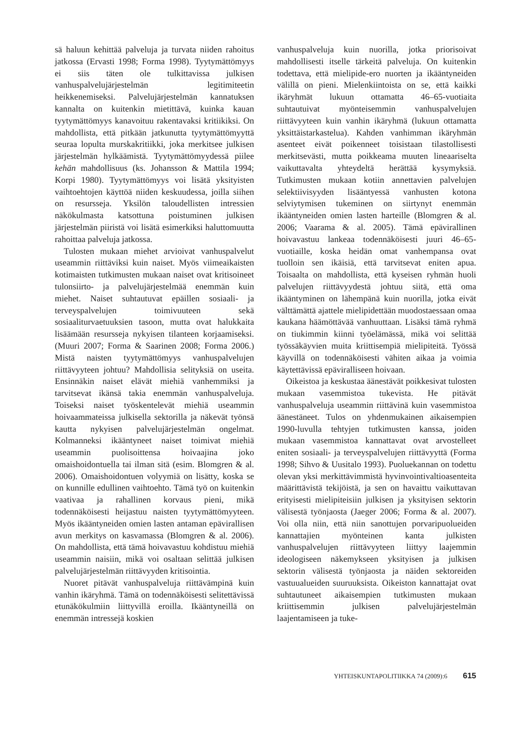sä haluun kehittää palveluja ja turvata niiden rahoitus jatkossa (Ervasti 1998; Forma 1998). Tyytymättömyys ei siis täten ole tulkittavissa julkisen vanhuspalvelujärjestelmän legitimiteetin heikkenemiseksi. Palvelujärjestelmän kannatuksen kannalta on kuitenkin mietittävä, kuinka kauan tyytymättömyys kanavoituu rakentavaksi kritiikiksi. On mahdollista, että pitkään jatkunutta tyytymättömyyttä seuraa lopulta murskakritiikki, joka merkitsee julkisen järjestelmän hylkäämistä. Tyytymättömyydessä piilee kehän mahdollisuus (ks. Johansson & Mattila 1994; Korpi 1980). Tyytymättömyys voi lisätä yksityisten vaihtoehtojen käyttöä niiden keskuudessa, joilla siihen on resursseja. Yksilön taloudellisten intressien näkökulmasta katsottuna poistuminen julkisen järjestelmän piiristä voi lisätä esimerkiksi haluttomuutta rahoittaa palveluja jatkossa.
Tulosten mukaan miehet arvioivat vanhuspalvelut useammin riittäviksi kuin naiset. Myös viimeaikaisten kotimaisten tutkimusten mukaan naiset ovat kritisoineet tulonsiirto- ja palvelujärjestelmää enemmän kuin miehet. Naiset suhtautuvat epäillen sosiaali- ja terveyspalvelujen toimivuuteen sekä sosiaaliturvaetuuksien tasoon, mutta ovat halukkaita lisäämään resursseja nykyisen tilanteen korjaamiseksi. (Muuri 2007; Forma & Saarinen 2008; Forma 2006.) Mistä naisten tyytymättömyys vanhuspalvelujen riittävyyteen johtuu? Mahdollisia selityksiä on useita. Ensinnäkin naiset elävät miehiä vanhemmiksi ja tarvitsevat ikänsä takia enemmän vanhuspalveluja. Toiseksi naiset työskentelevät miehiä useammin hoivaammateissa julkisella sektorilla ja näkevät työnsä kautta nykyisen palvelujärjestelmän ongelmat. Kolmanneksi ikääntyneet naiset toimivat miehiä useammin puolisoittensa hoivaajina joko omaishoidontuella tai ilman sitä (esim. Blomgren & al. 2006). Omaishoidontuen volyymiä on lisätty, koska se on kunnille edullinen vaihtoehto. Tämä työ on kuitenkin vaativaa ja rahallinen korvaus pieni, mikä todennäköisesti heijastuu naisten tyytymättömyyteen. Myös ikääntyneiden omien lasten antaman epävirallisen avun merkitys on kasvamassa (Blomgren & al. 2006). On mahdollista, että tämä hoivavastuu kohdistuu miehiä useammin naisiin, mikä voi osaltaan selittää julkisen palvelujärjestelmän riittävyyden kritisointia.
Nuoret pitävät vanhuspalveluja riittävämpinä kuin vanhin ikäryhmä. Tämä on todennäköisesti selitettävissä etunäkökulmiin liittyvillä eroilla. Ikääntyneillä on enemmän intressejä koskien
vanhuspalveluja kuin nuorilla, jotka priorisoivat mahdollisesti itselle tärkeitä palveluja. On kuitenkin todettava, että mielipide-ero nuorten ja ikääntyneiden välillä on pieni. Mielenkiintoista on se, että kaikki ikäryhmät lukuun ottamatta 46–65-vuotiaita suhtautuivat myönteisemmin vanhuspalvelujen riittävyyteen kuin vanhin ikäryhmä (lukuun ottamatta yksittäistarkastelua). Kahden vanhimman ikäryhmän asenteet eivät poikenneet toisistaan tilastollisesti merkitsevästi, mutta poikkeama muuten lineaariselta vaikuttavalta yhteydeltä herättää kysymyksiä. Tutkimusten mukaan kotiin annettavien palvelujen selektiivisyyden lisääntyessä vanhusten kotona selviytymisen tukeminen on siirtynyt enemmän ikääntyneiden omien lasten harteille (Blomgren & al. 2006; Vaarama & al. 2005). Tämä epävirallinen hoivavastuu lankeaa todennäköisesti juuri 46–65-vuotiaille, koska heidän omat vanhempansa ovat tuolloin sen ikäisiä, että tarvitsevat eniten apua. Toisaalta on mahdollista, että kyseisen ryhmän huoli palvelujen riittävyydestä johtuu siitä, että oma ikääntyminen on lähempänä kuin nuorilla, jotka eivät välttämättä ajattele mielipidettään muodostaessaan omaa kaukana häämöttävää vanhuuttaan. Lisäksi tämä ryhmä on tiukimmin kiinni työelämässä, mikä voi selittää työssäkäyvien muita kriittisempiä mielipiteitä. Työssä käyvillä on todennäköisesti vähiten aikaa ja voimia käytettävissä epäviralliseen hoivaan.
Oikeistoa ja keskustaa äänestävät poikkesivat tulosten mukaan vasemmistoa tukevista. He pitävät vanhuspalveluja useammin riittävinä kuin vasemmistoa äänestäneet. Tulos on yhdenmukainen aikaisempien 1990-luvulla tehtyjen tutkimusten kanssa, joiden mukaan vasemmistoa kannattavat ovat arvostelleet eniten sosiaali- ja terveyspalvelujen riittävyyttä (Forma 1998; Sihvo & Uusitalo 1993). Puoluekannan on todettu olevan yksi merkittävimmistä hyvinvointivaltioasenteita määrittävistä tekijöistä, ja sen on havaittu vaikuttavan erityisesti mielipiteisiin julkisen ja yksityisen sektorin välisestä työnjaosta (Jaeger 2006; Forma & al. 2007). Voi olla niin, että niin sanottujen porvaripuolueiden kannattajien myönteinen kanta julkisten vanhuspalvelujen riittävyyteen liittyy laajemmin ideologiseen näkemykseen yksityisen ja julkisen sektorin välisestä työnjaosta ja näiden sektoreiden vastuualueiden suuruuksista. Oikeiston kannattajat ovat suhtautuneet aikaisempien tutkimusten mukaan kriittisemmin julkisen palvelujärjestelmän laajentamiseen ja tuke-
YHTEISKUNTAPOLITIIKKA 74 (2009):6 615